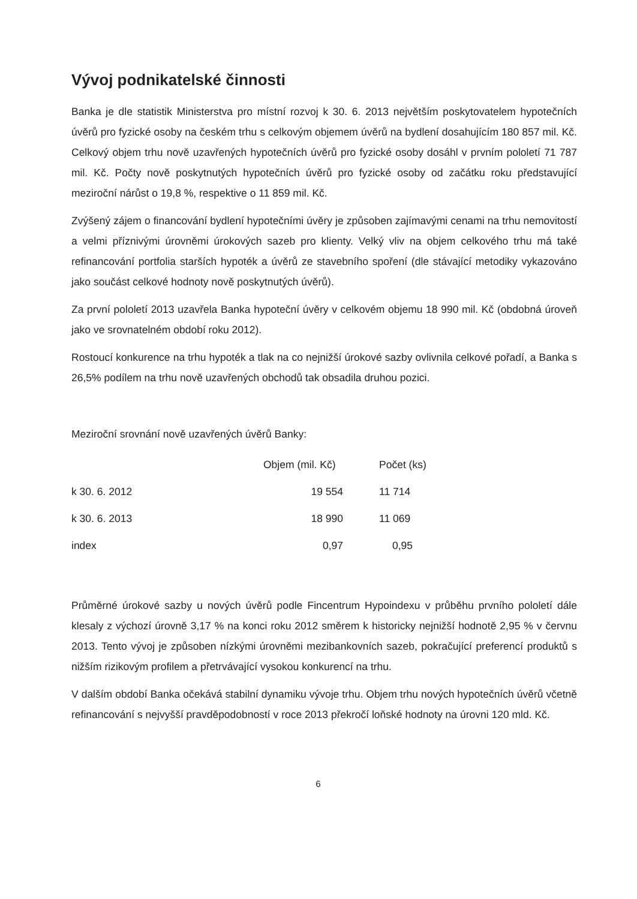Vývoj podnikatelské činnosti
Banka je dle statistik Ministerstva pro místní rozvoj k 30. 6. 2013 největším poskytovatelem hypotečních úvěrů pro fyzické osoby na českém trhu s celkovým objemem úvěrů na bydlení dosahujícím 180 857 mil. Kč. Celkový objem trhu nově uzavřených hypotečních úvěrů pro fyzické osoby dosáhl v prvním pololetí 71 787 mil. Kč. Počty nově poskytnutých hypotečních úvěrů pro fyzické osoby od začátku roku představující meziroční nárůst o 19,8 %, respektive o 11 859 mil. Kč.
Zvýšený zájem o financování bydlení hypotečními úvěry je způsoben zajímavými cenami na trhu nemovitostí a velmi příznivými úrovněmi úrokových sazeb pro klienty. Velký vliv na objem celkového trhu má také refinancování portfolia starších hypoték a úvěrů ze stavebního spoření (dle stávající metodiky vykazováno jako součást celkové hodnoty nově poskytnutých úvěrů).
Za první pololetí 2013 uzavřela Banka hypoteční úvěry v celkovém objemu 18 990 mil. Kč (obdobná úroveň jako ve srovnatelném období roku 2012).
Rostoucí konkurence na trhu hypoték a tlak na co nejnižší úrokové sazby ovlivnila celkové pořadí, a Banka s 26,5% podílem na trhu nově uzavřených obchodů tak obsadila druhou pozici.
Meziroční srovnání nově uzavřených úvěrů Banky:
| | Objem (mil. Kč) | | Počet (ks) |
| --- | --- | --- | --- |
| k 30. 6. 2012 | 19 554 | | 11 714 |
| k 30. 6. 2013 | 18 990 | | 11 069 |
| index | 0,97 | | 0,95 |
Průměrné úrokové sazby u nových úvěrů podle Fincentrum Hypoindexu v průběhu prvního pololetí dále klesaly z výchozí úrovně 3,17 % na konci roku 2012 směrem k historicky nejnižší hodnotě 2,95 % v červnu 2013. Tento vývoj je způsoben nízkými úrovněmi mezibankovních sazeb, pokračující preferencí produktů s nižším rizikovým profilem a přetrvávající vysokou konkurencí na trhu.
V dalším období Banka očekává stabilní dynamiku vývoje trhu. Objem trhu nových hypotečních úvěrů včetně refinancování s nejvyšší pravděpodobností v roce 2013 překročí loňské hodnoty na úrovni 120 mld. Kč.
6